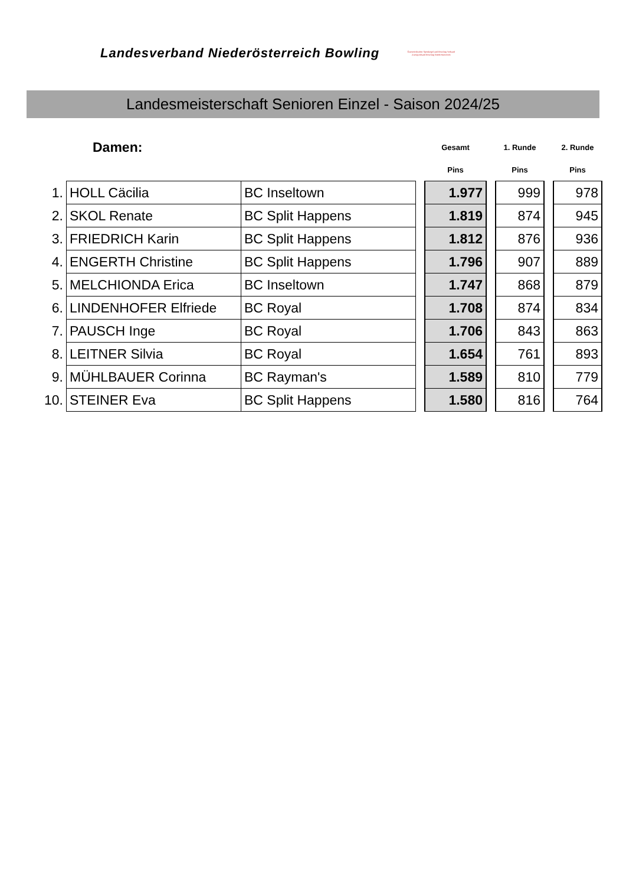Landesverband Niederösterreich Bowling
Österreichischer Sportkegel und Bowling Verband
Zweigverband Bowling Niederösterreich
Landesmeisterschaft Senioren Einzel - Saison 2024/25
| | Damen: | | | Gesamt | | 1. Runde | | 2. Runde |
| | | | | Pins | | Pins | | Pins |
| 1. | HOLL Cäcilia | BC Inseltown | | 1.977 | | 999 | | 978 |
| 2. | SKOL Renate | BC Split Happens | | 1.819 | | 874 | | 945 |
| 3. | FRIEDRICH Karin | BC Split Happens | | 1.812 | | 876 | | 936 |
| 4. | ENGERTH Christine | BC Split Happens | | 1.796 | | 907 | | 889 |
| 5. | MELCHIONDA Erica | BC Inseltown | | 1.747 | | 868 | | 879 |
| 6. | LINDENHOFER Elfriede | BC Royal | | 1.708 | | 874 | | 834 |
| 7. | PAUSCH Inge | BC Royal | | 1.706 | | 843 | | 863 |
| 8. | LEITNER Silvia | BC Royal | | 1.654 | | 761 | | 893 |
| 9. | MÜHLBAUER Corinna | BC Rayman's | | 1.589 | | 810 | | 779 |
| 10. | STEINER Eva | BC Split Happens | | 1.580 | | 816 | | 764 |